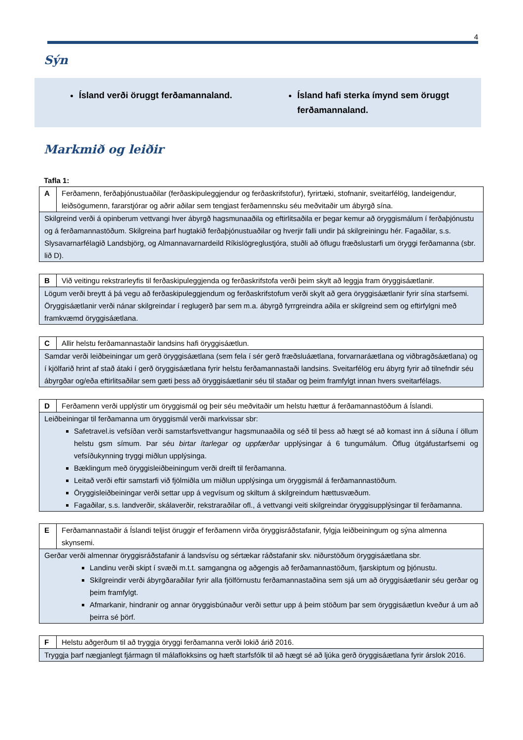4
Sýn
Ísland verði öruggt ferðamannaland.
Ísland hafi sterka ímynd sem öruggt ferðamannaland.
Markmið og leiðir
Tafla 1:
| A | Ferðamenn, ferðaþjónustuaðilar (ferðaskipuleggjendur og ferðaskrifstofur), fyrirtæki, stofnanir, sveitarfélög, landeigendur, leiðsögumenn, fararstjórar og aðrir aðilar sem tengjast ferðamennsku séu meðvitaðir um ábyrgð sína. |
| Skilgreind verði á opinberum vettvangi hver ábyrgð hagsmunaaðila og eftirlitsaðila er þegar kemur að öryggismálum í ferðaþjónustu og á ferðamannastöðum. Skilgreina þarf hugtakið ferðaþjónustuaðilar og hverjir falli undir þá skilgreiningu hér. Fagaðilar, s.s. Slysavarnarfélagið Landsbjörg, og Almannavarnardeild Ríkislögreglustjóra, stuðli að öflugu fræðslustarfi um öryggi ferðamanna (sbr. lið D). | |
| B | Við veitingu rekstrarleyfis til ferðaskipuleggjenda og ferðaskrifstofa verði þeim skylt að leggja fram öryggisáætlanir. |
| Lögum verði breytt á þá vegu að ferðaskipuleggjendum og ferðaskrifstofum verði skylt að gera öryggisáætlanir fyrir sína starfsemi. Öryggisáætlanir verði nánar skilgreindar í reglugerð þar sem m.a. ábyrgð fyrrgreindra aðila er skilgreind sem og eftirfylgni með framkvæmd öryggisáætlana. | |
| C | Allir helstu ferðamannastaðir landsins hafi öryggisáætlun. |
| Samdar verði leiðbeiningar um gerð öryggisáætlana (sem fela í sér gerð fræðsluáætlana, forvarnaráætlana og viðbragðsáætlana) og í kjölfarið hrint af stað átaki í gerð öryggisáætlana fyrir helstu ferðamannastaði landsins. Sveitarfélög eru ábyrg fyrir að tilnefndir séu ábyrgðar og/eða eftirlitsaðilar sem gæti þess að öryggisáætlanir séu til staðar og þeim framfylgt innan hvers sveitarfélags. | |
| D | Ferðamenn verði upplýstir um öryggismál og þeir séu meðvitaðir um helstu hættur á ferðamannastöðum á Íslandi. |
| Leiðbeiningar til ferðamanna um öryggismál verði markvissar sbr: Safetravel.is vefsíðan verði samstarfsvettvangur hagsmunaaðila og séð til þess að hægt sé að komast inn á síðuna í öllum helstu gsm símum. Þar séu birtar ítarlegar og uppfærðar upplýsingar á 6 tungumálum. Öflug útgáfustarfsemi og vefsíðukynning tryggi miðlun upplýsinga. Bæklingum með öryggisleiðbeiningum verði dreift til ferðamanna. Leitað verði eftir samstarfi við fjölmiðla um miðlun upplýsinga um öryggismál á ferðamannastöðum. Öryggisleiðbeiningar verði settar upp á vegvísum og skiltum á skilgreindum hættusvæðum. Fagaðilar, s.s. landverðir, skálaverðir, rekstraraðilar ofl., á vettvangi veiti skilgreindar öryggisupplýsingar til ferðamanna. | |
| E | Ferðamannastaðir á Íslandi teljist öruggir ef ferðamenn virða öryggisráðstafanir, fylgja leiðbeiningum og sýna almenna skynsemi. |
| Gerðar verði almennar öryggisráðstafanir á landsvísu og sértækar ráðstafanir skv. niðurstöðum öryggisáætlana sbr. Landinu verði skipt í svæði m.t.t. samgangna og aðgengis að ferðamannastöðum, fjarskiptum og þjónustu. Skilgreindir verði ábyrgðaraðilar fyrir alla fjölförnustu ferðamannastaðina sem sjá um að öryggisáætlanir séu gerðar og þeim framfylgt. Afmarkanir, hindranir og annar öryggisbúnaður verði settur upp á þeim stöðum þar sem öryggisáætlun kveður á um að þeirra sé þörf. | |
| F | Helstu aðgerðum til að tryggja öryggi ferðamanna verði lokið árið 2016. |
| Tryggja þarf nægjanlegt fjármagn til málaflokksins og hæft starfsfólk til að hægt sé að ljúka gerð öryggisáætlana fyrir árslok 2016. | |